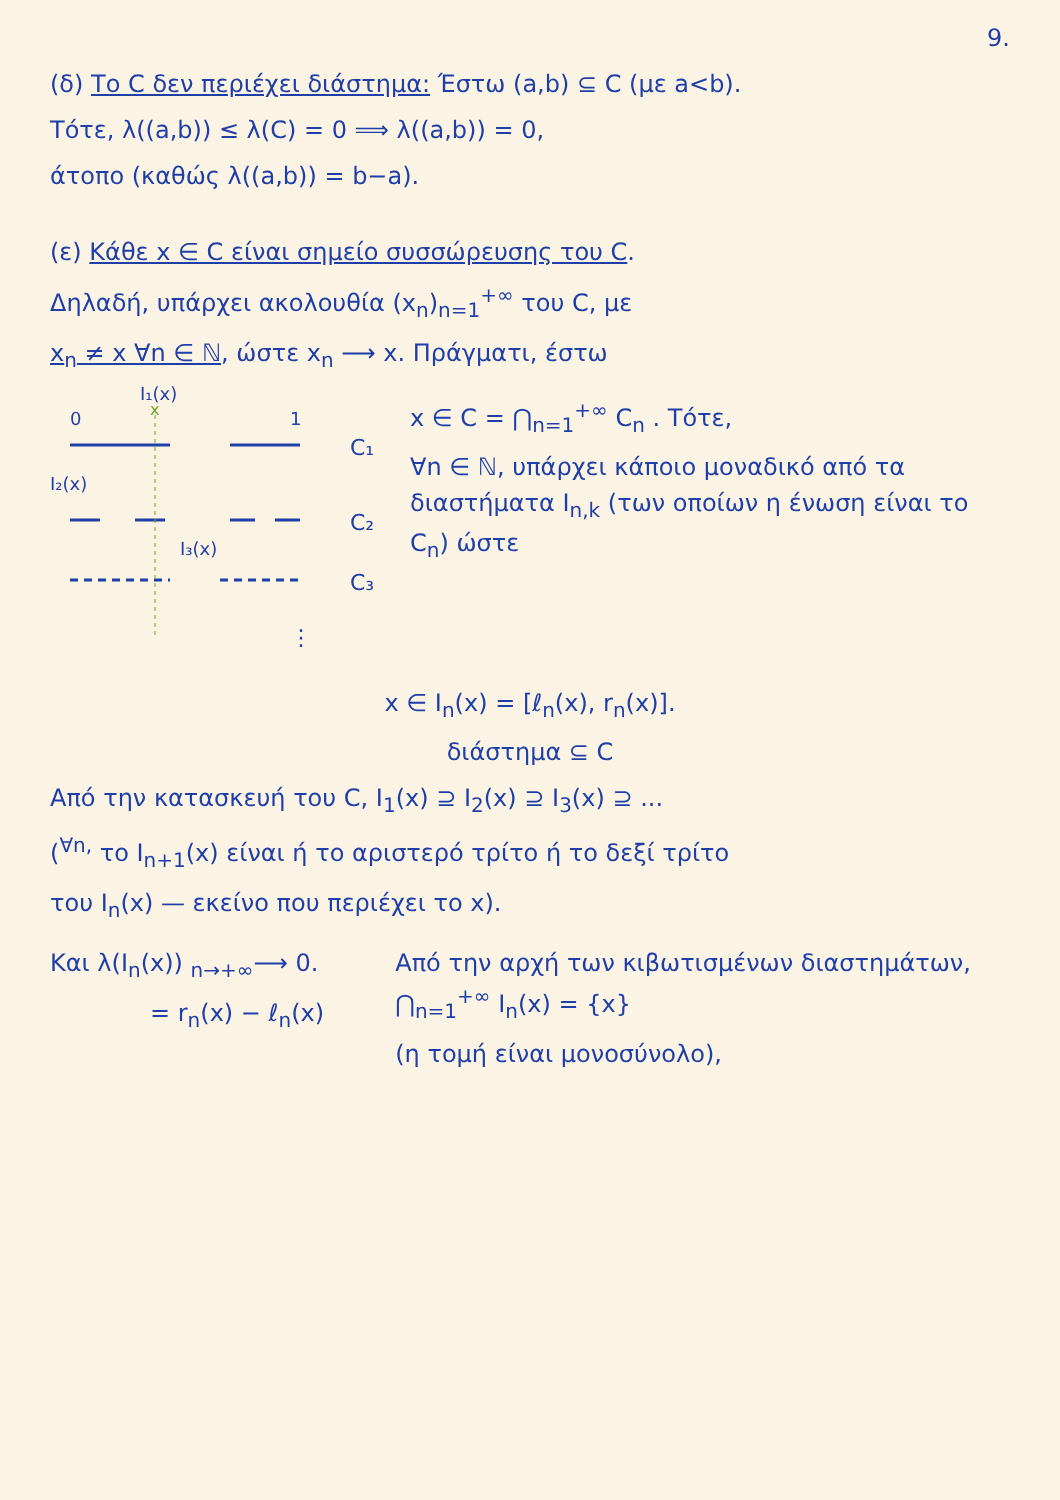9.
(δ) Το C δεν περιέχει διάστημα: Έστω (a,b) ⊆ C (με a<b).
Τότε, λ((a,b)) ≤ λ(C) = 0 ⟹ λ((a,b)) = 0,
άτοπο (καθώς λ((a,b)) = b−a).
(ε) Κάθε x ∈ C είναι σημείο συσσώρευσης του C.
Δηλαδή, υπάρχει ακολουθία (x<sub>n</sub>)<sub>n=1</sub><sup>+∞</sup> του C, με
x<sub>n</sub> ≠ x ∀n ∈ ℕ, ώστε x<sub>n</sub> ⟶ x. Πράγματι, έστω
0
1
x
I₁(x)
I₂(x)
I₃(x)
C₁
C₂
C₃
⋮
x ∈ C = ⋂<sub>n=1</sub><sup>+∞</sup> C<sub>n</sub> . Τότε,
∀n ∈ ℕ, υπάρχει κάποιο μοναδικό από τα διαστήματα I<sub>n,k</sub> (των οποίων η ένωση είναι το C<sub>n</sub>) ώστε
x ∈ I<sub>n</sub>(x) = [ℓ<sub>n</sub>(x), r<sub>n</sub>(x)].
διάστημα ⊆ C
Από την κατασκευή του C, I<sub>1</sub>(x) ⊇ I<sub>2</sub>(x) ⊇ I<sub>3</sub>(x) ⊇ ...
(<sup>∀n,</sup> το I<sub>n+1</sub>(x) είναι ή το αριστερό τρίτο ή το δεξί τρίτο
του I<sub>n</sub>(x) — εκείνο που περιέχει το x).
Και λ(I<sub>n</sub>(x)) <sub>n→+∞</sub>⟶ 0.
= r<sub>n</sub>(x) − ℓ<sub>n</sub>(x)
Από την αρχή των κιβωτισμένων διαστημάτων, ⋂<sub>n=1</sub><sup>+∞</sup> I<sub>n</sub>(x) = {x}
(η τομή είναι μονοσύνολο),